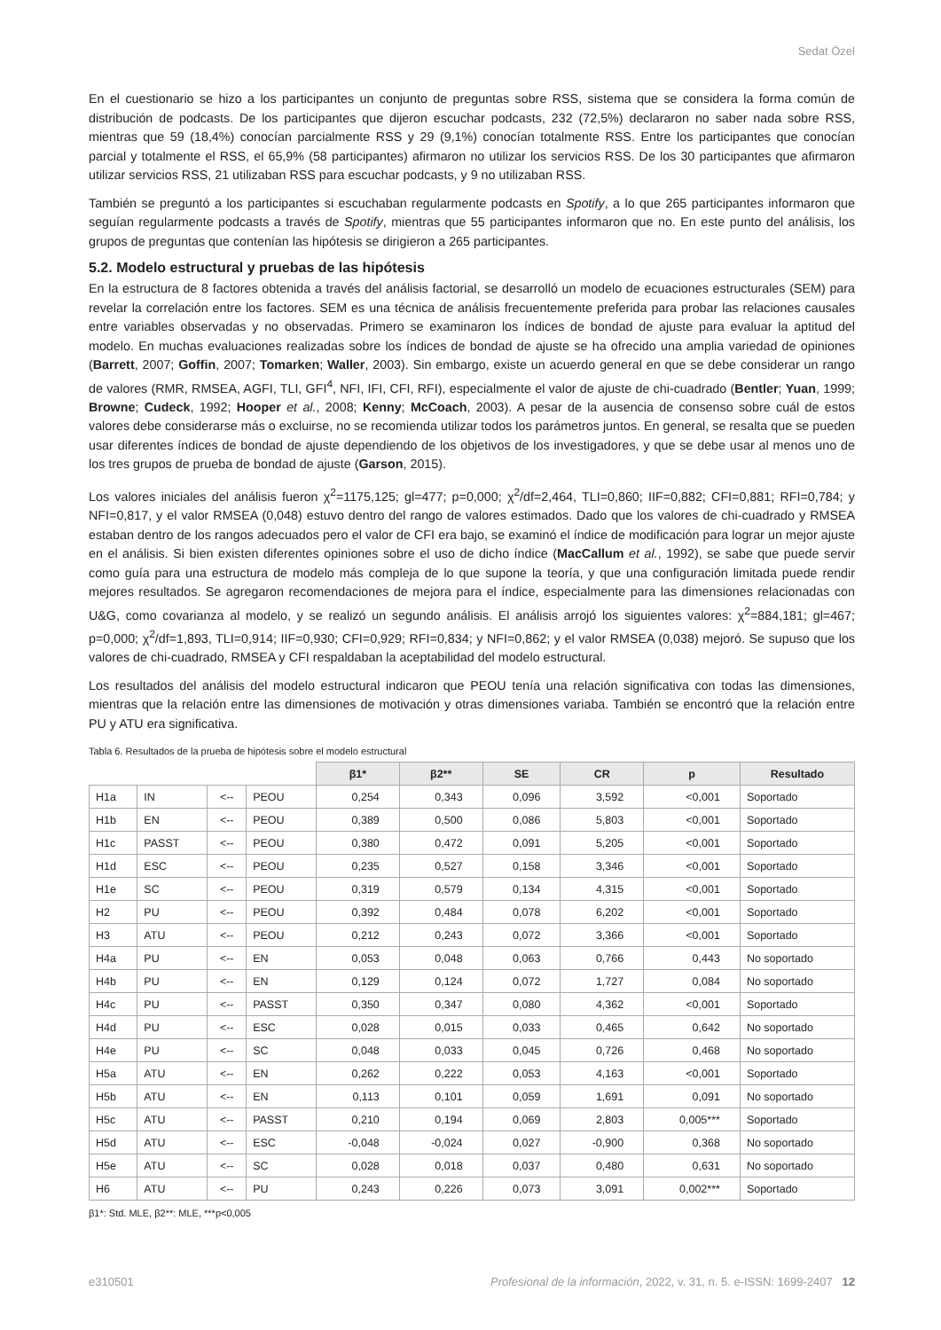Sedat Özel
En el cuestionario se hizo a los participantes un conjunto de preguntas sobre RSS, sistema que se considera la forma común de distribución de podcasts. De los participantes que dijeron escuchar podcasts, 232 (72,5%) declararon no saber nada sobre RSS, mientras que 59 (18,4%) conocían parcialmente RSS y 29 (9,1%) conocían totalmente RSS. Entre los participantes que conocían parcial y totalmente el RSS, el 65,9% (58 participantes) afirmaron no utilizar los servicios RSS. De los 30 participantes que afirmaron utilizar servicios RSS, 21 utilizaban RSS para escuchar podcasts, y 9 no utilizaban RSS.
También se preguntó a los participantes si escuchaban regularmente podcasts en Spotify, a lo que 265 participantes informaron que seguían regularmente podcasts a través de Spotify, mientras que 55 participantes informaron que no. En este punto del análisis, los grupos de preguntas que contenían las hipótesis se dirigieron a 265 participantes.
5.2. Modelo estructural y pruebas de las hipótesis
En la estructura de 8 factores obtenida a través del análisis factorial, se desarrolló un modelo de ecuaciones estructurales (SEM) para revelar la correlación entre los factores. SEM es una técnica de análisis frecuentemente preferida para probar las relaciones causales entre variables observadas y no observadas. Primero se examinaron los índices de bondad de ajuste para evaluar la aptitud del modelo. En muchas evaluaciones realizadas sobre los índices de bondad de ajuste se ha ofrecido una amplia variedad de opiniones (Barrett, 2007; Goffin, 2007; Tomarken; Waller, 2003). Sin embargo, existe un acuerdo general en que se debe considerar un rango de valores (RMR, RMSEA, AGFI, TLI, GFI<sup>4</sup>, NFI, IFI, CFI, RFI), especialmente el valor de ajuste de chi-cuadrado (Bentler; Yuan, 1999; Browne; Cudeck, 1992; Hooper et al., 2008; Kenny; McCoach, 2003). A pesar de la ausencia de consenso sobre cuál de estos valores debe considerarse más o excluirse, no se recomienda utilizar todos los parámetros juntos. En general, se resalta que se pueden usar diferentes índices de bondad de ajuste dependiendo de los objetivos de los investigadores, y que se debe usar al menos uno de los tres grupos de prueba de bondad de ajuste (Garson, 2015).
Los valores iniciales del análisis fueron χ<sup>2</sup>=1175,125; gl=477; p=0,000; χ<sup>2</sup>/df=2,464, TLI=0,860; IIF=0,882; CFI=0,881; RFI=0,784; y NFI=0,817, y el valor RMSEA (0,048) estuvo dentro del rango de valores estimados. Dado que los valores de chi-cuadrado y RMSEA estaban dentro de los rangos adecuados pero el valor de CFI era bajo, se examinó el índice de modificación para lograr un mejor ajuste en el análisis. Si bien existen diferentes opiniones sobre el uso de dicho índice (MacCallum et al., 1992), se sabe que puede servir como guía para una estructura de modelo más compleja de lo que supone la teoría, y que una configuración limitada puede rendir mejores resultados. Se agregaron recomendaciones de mejora para el índice, especialmente para las dimensiones relacionadas con U&G, como covarianza al modelo, y se realizó un segundo análisis. El análisis arrojó los siguientes valores: χ<sup>2</sup>=884,181; gl=467; p=0,000; χ<sup>2</sup>/df=1,893, TLI=0,914; IIF=0,930; CFI=0,929; RFI=0,834; y NFI=0,862; y el valor RMSEA (0,038) mejoró. Se supuso que los valores de chi-cuadrado, RMSEA y CFI respaldaban la aceptabilidad del modelo estructural.
Los resultados del análisis del modelo estructural indicaron que PEOU tenía una relación significativa con todas las dimensiones, mientras que la relación entre las dimensiones de motivación y otras dimensiones variaba. También se encontró que la relación entre PU y ATU era significativa.
Tabla 6. Resultados de la prueba de hipótesis sobre el modelo estructural
| | | | | β1* | β2** | SE | CR | p | Resultado |
| H1a | IN | <-- | PEOU | 0,254 | 0,343 | 0,096 | 3,592 | <0,001 | Soportado |
| H1b | EN | <-- | PEOU | 0,389 | 0,500 | 0,086 | 5,803 | <0,001 | Soportado |
| H1c | PASST | <-- | PEOU | 0,380 | 0,472 | 0,091 | 5,205 | <0,001 | Soportado |
| H1d | ESC | <-- | PEOU | 0,235 | 0,527 | 0,158 | 3,346 | <0,001 | Soportado |
| H1e | SC | <-- | PEOU | 0,319 | 0,579 | 0,134 | 4,315 | <0,001 | Soportado |
| H2 | PU | <-- | PEOU | 0,392 | 0,484 | 0,078 | 6,202 | <0,001 | Soportado |
| H3 | ATU | <-- | PEOU | 0,212 | 0,243 | 0,072 | 3,366 | <0,001 | Soportado |
| H4a | PU | <-- | EN | 0,053 | 0,048 | 0,063 | 0,766 | 0,443 | No soportado |
| H4b | PU | <-- | EN | 0,129 | 0,124 | 0,072 | 1,727 | 0,084 | No soportado |
| H4c | PU | <-- | PASST | 0,350 | 0,347 | 0,080 | 4,362 | <0,001 | Soportado |
| H4d | PU | <-- | ESC | 0,028 | 0,015 | 0,033 | 0,465 | 0,642 | No soportado |
| H4e | PU | <-- | SC | 0,048 | 0,033 | 0,045 | 0,726 | 0,468 | No soportado |
| H5a | ATU | <-- | EN | 0,262 | 0,222 | 0,053 | 4,163 | <0,001 | Soportado |
| H5b | ATU | <-- | EN | 0,113 | 0,101 | 0,059 | 1,691 | 0,091 | No soportado |
| H5c | ATU | <-- | PASST | 0,210 | 0,194 | 0,069 | 2,803 | 0,005*** | Soportado |
| H5d | ATU | <-- | ESC | -0,048 | -0,024 | 0,027 | -0,900 | 0,368 | No soportado |
| H5e | ATU | <-- | SC | 0,028 | 0,018 | 0,037 | 0,480 | 0,631 | No soportado |
| H6 | ATU | <-- | PU | 0,243 | 0,226 | 0,073 | 3,091 | 0,002*** | Soportado |
β1*: Std. MLE, β2**: MLE, ***p<0,005
e310501 Profesional de la información, 2022, v. 31, n. 5. e-ISSN: 1699-2407 12